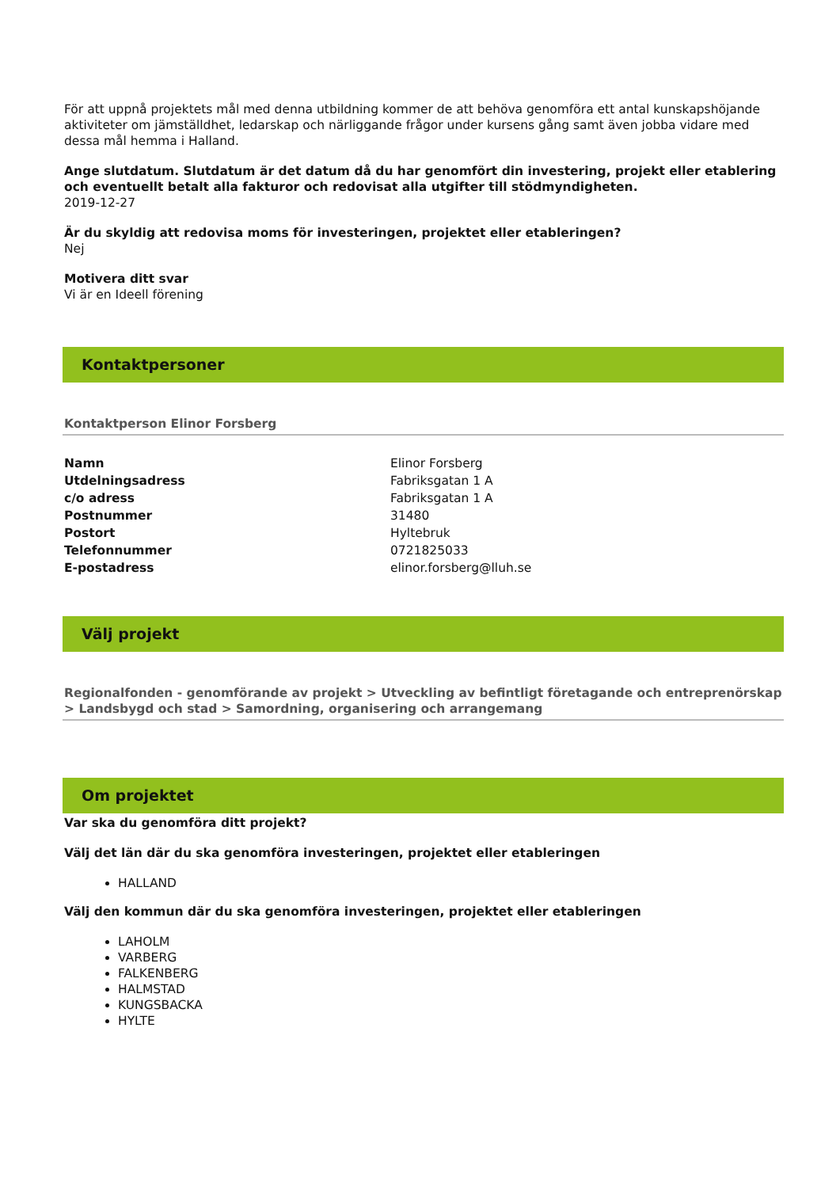För att uppnå projektets mål med denna utbildning kommer de att behöva genomföra ett antal kunskapshöjande aktiviteter om jämställdhet, ledarskap och närliggande frågor under kursens gång samt även jobba vidare med dessa mål hemma i Halland.
Ange slutdatum. Slutdatum är det datum då du har genomfört din investering, projekt eller etablering och eventuellt betalt alla fakturor och redovisat alla utgifter till stödmyndigheten.
2019-12-27
Är du skyldig att redovisa moms för investeringen, projektet eller etableringen?
Nej
Motivera ditt svar
Vi är en Ideell förening
Kontaktpersoner
Kontaktperson Elinor Forsberg
| Namn | Elinor Forsberg |
| Utdelningsadress | Fabriksgatan 1 A |
| c/o adress | Fabriksgatan 1 A |
| Postnummer | 31480 |
| Postort | Hyltebruk |
| Telefonnummer | 0721825033 |
| E-postadress | elinor.forsberg@lluh.se |
Välj projekt
Regionalfonden - genomförande av projekt > Utveckling av befintligt företagande och entreprenörskap > Landsbygd och stad > Samordning, organisering och arrangemang
Om projektet
Var ska du genomföra ditt projekt?
Välj det län där du ska genomföra investeringen, projektet eller etableringen
HALLAND
Välj den kommun där du ska genomföra investeringen, projektet eller etableringen
LAHOLM
VARBERG
FALKENBERG
HALMSTAD
KUNGSBACKA
HYLTE